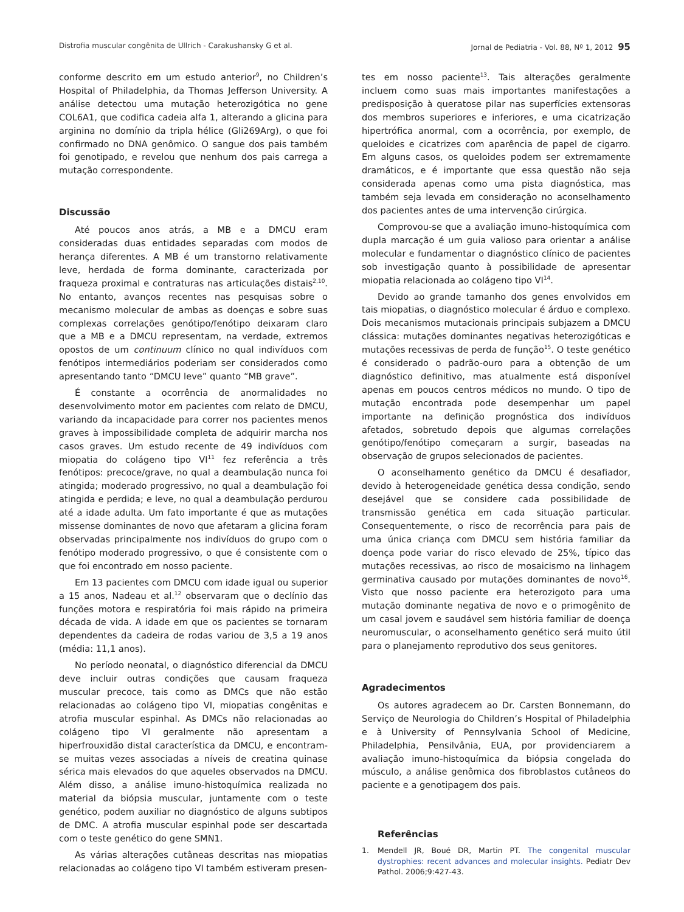Distrofia muscular congênita de Ullrich - Carakushansky G et al. Jornal de Pediatria - Vol. 88, Nº 1, 2012 95
conforme descrito em um estudo anterior<sup>9</sup>, no Children’s Hospital of Philadelphia, da Thomas Jefferson University. A análise detectou uma mutação heterozigótica no gene COL6A1, que codifica cadeia alfa 1, alterando a glicina para arginina no domínio da tripla hélice (Gli269Arg), o que foi confirmado no DNA genômico. O sangue dos pais também foi genotipado, e revelou que nenhum dos pais carrega a mutação correspondente.
Discussão
Até poucos anos atrás, a MB e a DMCU eram consideradas duas entidades separadas com modos de herança diferentes. A MB é um transtorno relativamente leve, herdada de forma dominante, caracterizada por fraqueza proximal e contraturas nas articulações distais<sup>2,10</sup>. No entanto, avanços recentes nas pesquisas sobre o mecanismo molecular de ambas as doenças e sobre suas complexas correlações genótipo/fenótipo deixaram claro que a MB e a DMCU representam, na verdade, extremos opostos de um continuum clínico no qual indivíduos com fenótipos intermediários poderiam ser considerados como apresentando tanto “DMCU leve” quanto “MB grave”.
É constante a ocorrência de anormalidades no desenvolvimento motor em pacientes com relato de DMCU, variando da incapacidade para correr nos pacientes menos graves à impossibilidade completa de adquirir marcha nos casos graves. Um estudo recente de 49 indivíduos com miopatia do colágeno tipo VI<sup>11</sup> fez referência a três fenótipos: precoce/grave, no qual a deambulação nunca foi atingida; moderado progressivo, no qual a deambulação foi atingida e perdida; e leve, no qual a deambulação perdurou até a idade adulta. Um fato importante é que as mutações missense dominantes de novo que afetaram a glicina foram observadas principalmente nos indivíduos do grupo com o fenótipo moderado progressivo, o que é consistente com o que foi encontrado em nosso paciente.
Em 13 pacientes com DMCU com idade igual ou superior a 15 anos, Nadeau et al.<sup>12</sup> observaram que o declínio das funções motora e respiratória foi mais rápido na primeira década de vida. A idade em que os pacientes se tornaram dependentes da cadeira de rodas variou de 3,5 a 19 anos (média: 11,1 anos).
No período neonatal, o diagnóstico diferencial da DMCU deve incluir outras condições que causam fraqueza muscular precoce, tais como as DMCs que não estão relacionadas ao colágeno tipo VI, miopatias congênitas e atrofia muscular espinhal. As DMCs não relacionadas ao colágeno tipo VI geralmente não apresentam a hiperfrouxidão distal característica da DMCU, e encontram-se muitas vezes associadas a níveis de creatina quinase sérica mais elevados do que aqueles observados na DMCU. Além disso, a análise imuno-histoquímica realizada no material da biópsia muscular, juntamente com o teste genético, podem auxiliar no diagnóstico de alguns subtipos de DMC. A atrofia muscular espinhal pode ser descartada com o teste genético do gene SMN1.
As várias alterações cutâneas descritas nas miopatias relacionadas ao colágeno tipo VI também estiveram presen-
tes em nosso paciente<sup>13</sup>. Tais alterações geralmente incluem como suas mais importantes manifestações a predisposição à queratose pilar nas superfícies extensoras dos membros superiores e inferiores, e uma cicatrização hipertrófica anormal, com a ocorrência, por exemplo, de queloides e cicatrizes com aparência de papel de cigarro. Em alguns casos, os queloides podem ser extremamente dramáticos, e é importante que essa questão não seja considerada apenas como uma pista diagnóstica, mas também seja levada em consideração no aconselhamento dos pacientes antes de uma intervenção cirúrgica.
Comprovou-se que a avaliação imuno-histoquímica com dupla marcação é um guia valioso para orientar a análise molecular e fundamentar o diagnóstico clínico de pacientes sob investigação quanto à possibilidade de apresentar miopatia relacionada ao colágeno tipo VI<sup>14</sup>.
Devido ao grande tamanho dos genes envolvidos em tais miopatias, o diagnóstico molecular é árduo e complexo. Dois mecanismos mutacionais principais subjazem a DMCU clássica: mutações dominantes negativas heterozigóticas e mutações recessivas de perda de função<sup>15</sup>. O teste genético é considerado o padrão-ouro para a obtenção de um diagnóstico definitivo, mas atualmente está disponível apenas em poucos centros médicos no mundo. O tipo de mutação encontrada pode desempenhar um papel importante na definição prognóstica dos indivíduos afetados, sobretudo depois que algumas correlações genótipo/fenótipo começaram a surgir, baseadas na observação de grupos selecionados de pacientes.
O aconselhamento genético da DMCU é desafiador, devido à heterogeneidade genética dessa condição, sendo desejável que se considere cada possibilidade de transmissão genética em cada situação particular. Consequentemente, o risco de recorrência para pais de uma única criança com DMCU sem história familiar da doença pode variar do risco elevado de 25%, típico das mutações recessivas, ao risco de mosaicismo na linhagem germinativa causado por mutações dominantes de novo<sup>16</sup>. Visto que nosso paciente era heterozigoto para uma mutação dominante negativa de novo e o primogênito de um casal jovem e saudável sem história familiar de doença neuromuscular, o aconselhamento genético será muito útil para o planejamento reprodutivo dos seus genitores.
Agradecimentos
Os autores agradecem ao Dr. Carsten Bonnemann, do Serviço de Neurologia do Children’s Hospital of Philadelphia e à University of Pennsylvania School of Medicine, Philadelphia, Pensilvânia, EUA, por providenciarem a avaliação imuno-histoquímica da biópsia congelada do músculo, a análise genômica dos fibroblastos cutâneos do paciente e a genotipagem dos pais.
Referências
1. Mendell JR, Boué DR, Martin PT. The congenital muscular dystrophies: recent advances and molecular insights. Pediatr Dev Pathol. 2006;9:427-43.